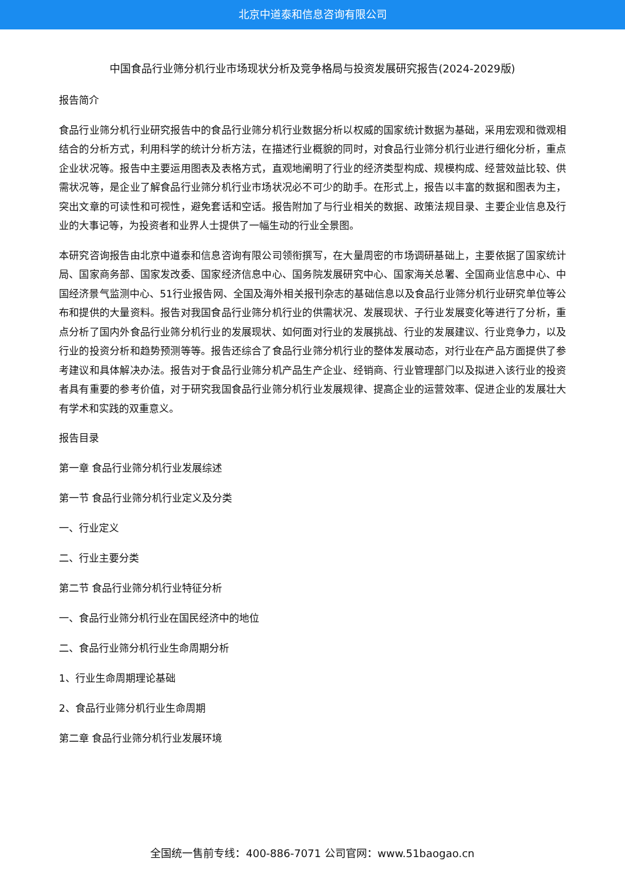北京中道泰和信息咨询有限公司
中国食品行业筛分机行业市场现状分析及竞争格局与投资发展研究报告(2024-2029版)
报告简介
食品行业筛分机行业研究报告中的食品行业筛分机行业数据分析以权威的国家统计数据为基础，采用宏观和微观相结合的分析方式，利用科学的统计分析方法，在描述行业概貌的同时，对食品行业筛分机行业进行细化分析，重点企业状况等。报告中主要运用图表及表格方式，直观地阐明了行业的经济类型构成、规模构成、经营效益比较、供需状况等，是企业了解食品行业筛分机行业市场状况必不可少的助手。在形式上，报告以丰富的数据和图表为主，突出文章的可读性和可视性，避免套话和空话。报告附加了与行业相关的数据、政策法规目录、主要企业信息及行业的大事记等，为投资者和业界人士提供了一幅生动的行业全景图。
本研究咨询报告由北京中道泰和信息咨询有限公司领衔撰写，在大量周密的市场调研基础上，主要依据了国家统计局、国家商务部、国家发改委、国家经济信息中心、国务院发展研究中心、国家海关总署、全国商业信息中心、中国经济景气监测中心、51行业报告网、全国及海外相关报刊杂志的基础信息以及食品行业筛分机行业研究单位等公布和提供的大量资料。报告对我国食品行业筛分机行业的供需状况、发展现状、子行业发展变化等进行了分析，重点分析了国内外食品行业筛分机行业的发展现状、如何面对行业的发展挑战、行业的发展建议、行业竞争力，以及行业的投资分析和趋势预测等等。报告还综合了食品行业筛分机行业的整体发展动态，对行业在产品方面提供了参考建议和具体解决办法。报告对于食品行业筛分机产品生产企业、经销商、行业管理部门以及拟进入该行业的投资者具有重要的参考价值，对于研究我国食品行业筛分机行业发展规律、提高企业的运营效率、促进企业的发展壮大有学术和实践的双重意义。
报告目录
第一章 食品行业筛分机行业发展综述
第一节 食品行业筛分机行业定义及分类
一、行业定义
二、行业主要分类
第二节 食品行业筛分机行业特征分析
一、食品行业筛分机行业在国民经济中的地位
二、食品行业筛分机行业生命周期分析
1、行业生命周期理论基础
2、食品行业筛分机行业生命周期
第二章 食品行业筛分机行业发展环境
全国统一售前专线：400-886-7071 公司官网：www.51baogao.cn